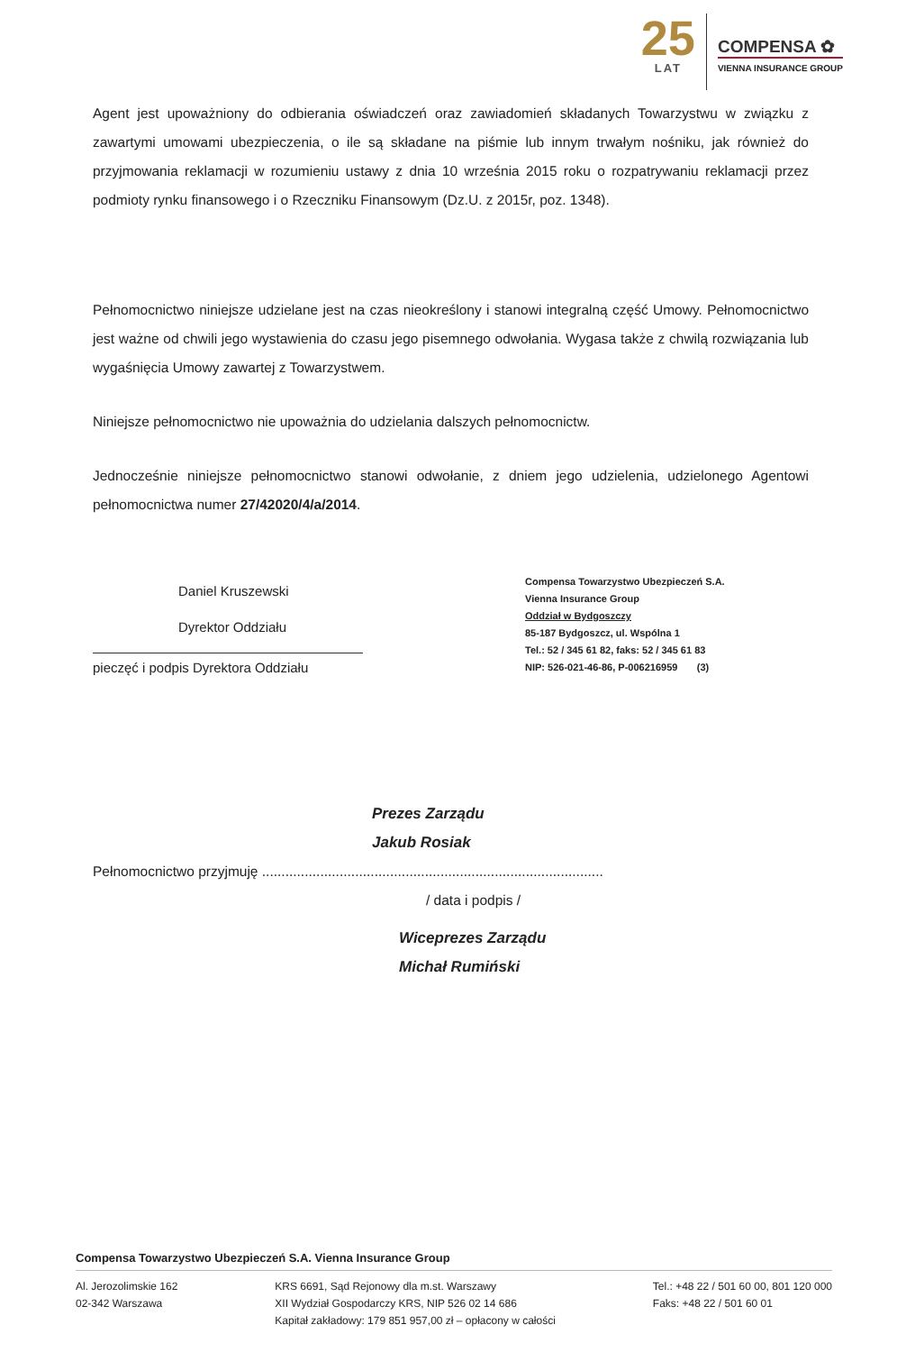25
LAT
COMPENSA ✿
VIENNA INSURANCE GROUP
Agent jest upoważniony do odbierania oświadczeń oraz zawiadomień składanych Towarzystwu w związku z zawartymi umowami ubezpieczenia, o ile są składane na piśmie lub innym trwałym nośniku, jak również do przyjmowania reklamacji w rozumieniu ustawy z dnia 10 września 2015 roku o rozpatrywaniu reklamacji przez podmioty rynku finansowego i o Rzeczniku Finansowym (Dz.U. z 2015r, poz. 1348).
Pełnomocnictwo niniejsze udzielane jest na czas nieokreślony i stanowi integralną część Umowy. Pełnomocnictwo jest ważne od chwili jego wystawienia do czasu jego pisemnego odwołania. Wygasa także z chwilą rozwiązania lub wygaśnięcia Umowy zawartej z Towarzystwem.
Niniejsze pełnomocnictwo nie upoważnia do udzielania dalszych pełnomocnictw.
Jednocześnie niniejsze pełnomocnictwo stanowi odwołanie, z dniem jego udzielenia, udzielonego Agentowi pełnomocnictwa numer 27/42020/4/a/2014.
Daniel Kruszewski
Dyrektor Oddziału
pieczęć i podpis Dyrektora Oddziału
Compensa Towarzystwo Ubezpieczeń S.A.
Vienna Insurance Group
Oddział w Bydgoszczy
85-187 Bydgoszcz, ul. Wspólna 1
Tel.: 52 / 345 61 82, faks: 52 / 345 61 83
NIP: 526-021-46-86, P-006216959 (3)
Prezes Zarządu
Jakub Rosiak
Pełnomocnictwo przyjmuję ........................................................................................
/ data i podpis /
Wiceprezes Zarządu
Michał Rumiński
Compensa Towarzystwo Ubezpieczeń S.A. Vienna Insurance Group
Al. Jerozolimskie 162
02-342 Warszawa
KRS 6691, Sąd Rejonowy dla m.st. Warszawy
XII Wydział Gospodarczy KRS, NIP 526 02 14 686
Kapitał zakładowy: 179 851 957,00 zł – opłacony w całości
Tel.: +48 22 / 501 60 00, 801 120 000
Faks: +48 22 / 501 60 01